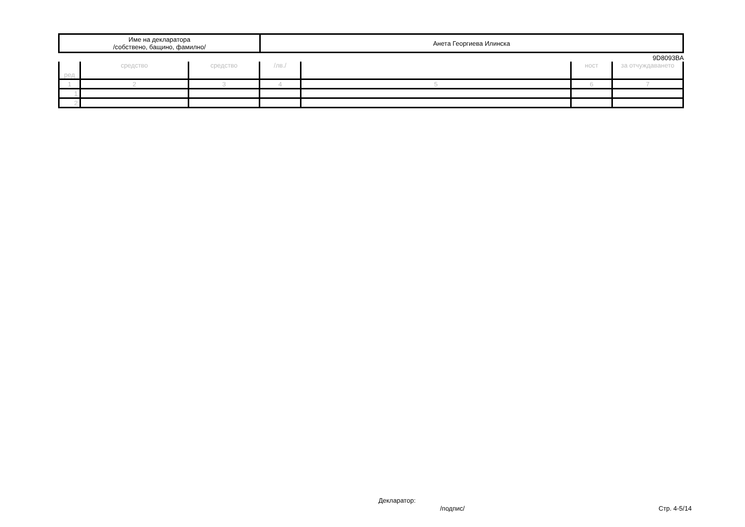| Име на декларатора /собствено, бащино, фамилно/ | Анета Георгиева Илинска |
9D8093BA
| ред | средство | средство | /лв./ | | ност | за отчуждаването |
| --- | --- | --- | --- | --- | --- | --- |
| 1 | 2 | 3 | 4 | 5 | 6 | 7 |
| 1. | | | | | | |
| 2. | | | | | | |
Декларатор:
/подпис/ Стр. 4-5/14